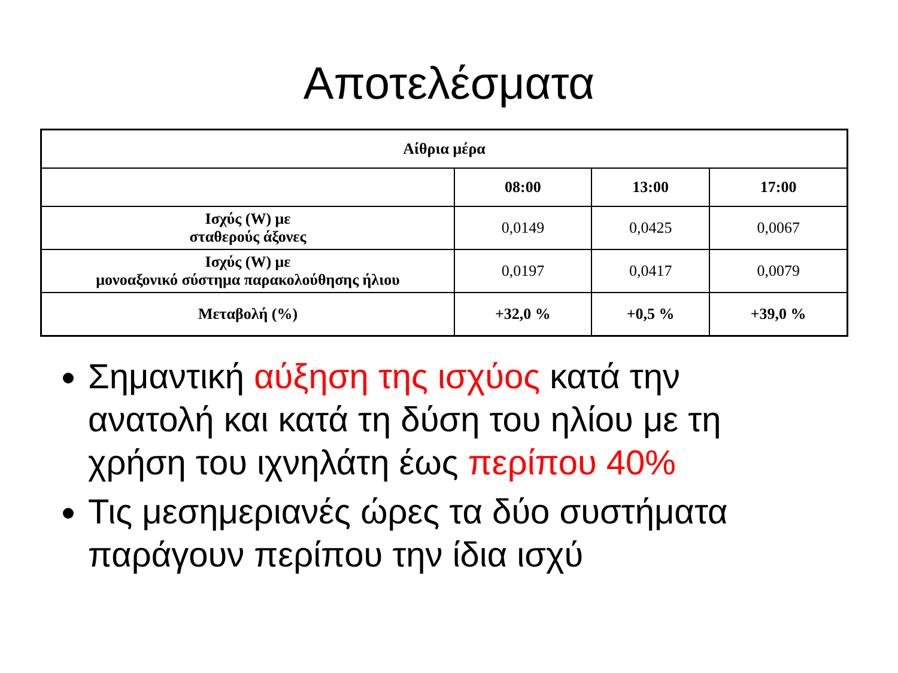Αποτελέσματα
| Αίθρια μέρα | | | |
| --- | --- | --- | --- |
| | 08:00 | 13:00 | 17:00 |
| Ισχύς (W) με σταθερούς άξονες | 0,0149 | 0,0425 | 0,0067 |
| Ισχύς (W) με μονοαξονικό σύστημα παρακολούθησης ήλιου | 0,0197 | 0,0417 | 0,0079 |
| Μεταβολή (%) | +32,0 % | +0,5 % | +39,0 % |
Σημαντική αύξηση της ισχύος κατά την ανατολή και κατά τη δύση του ηλίου με τη χρήση του ιχνηλάτη έως περίπου 40%
Τις μεσημεριανές ώρες τα δύο συστήματα παράγουν περίπου την ίδια ισχύ